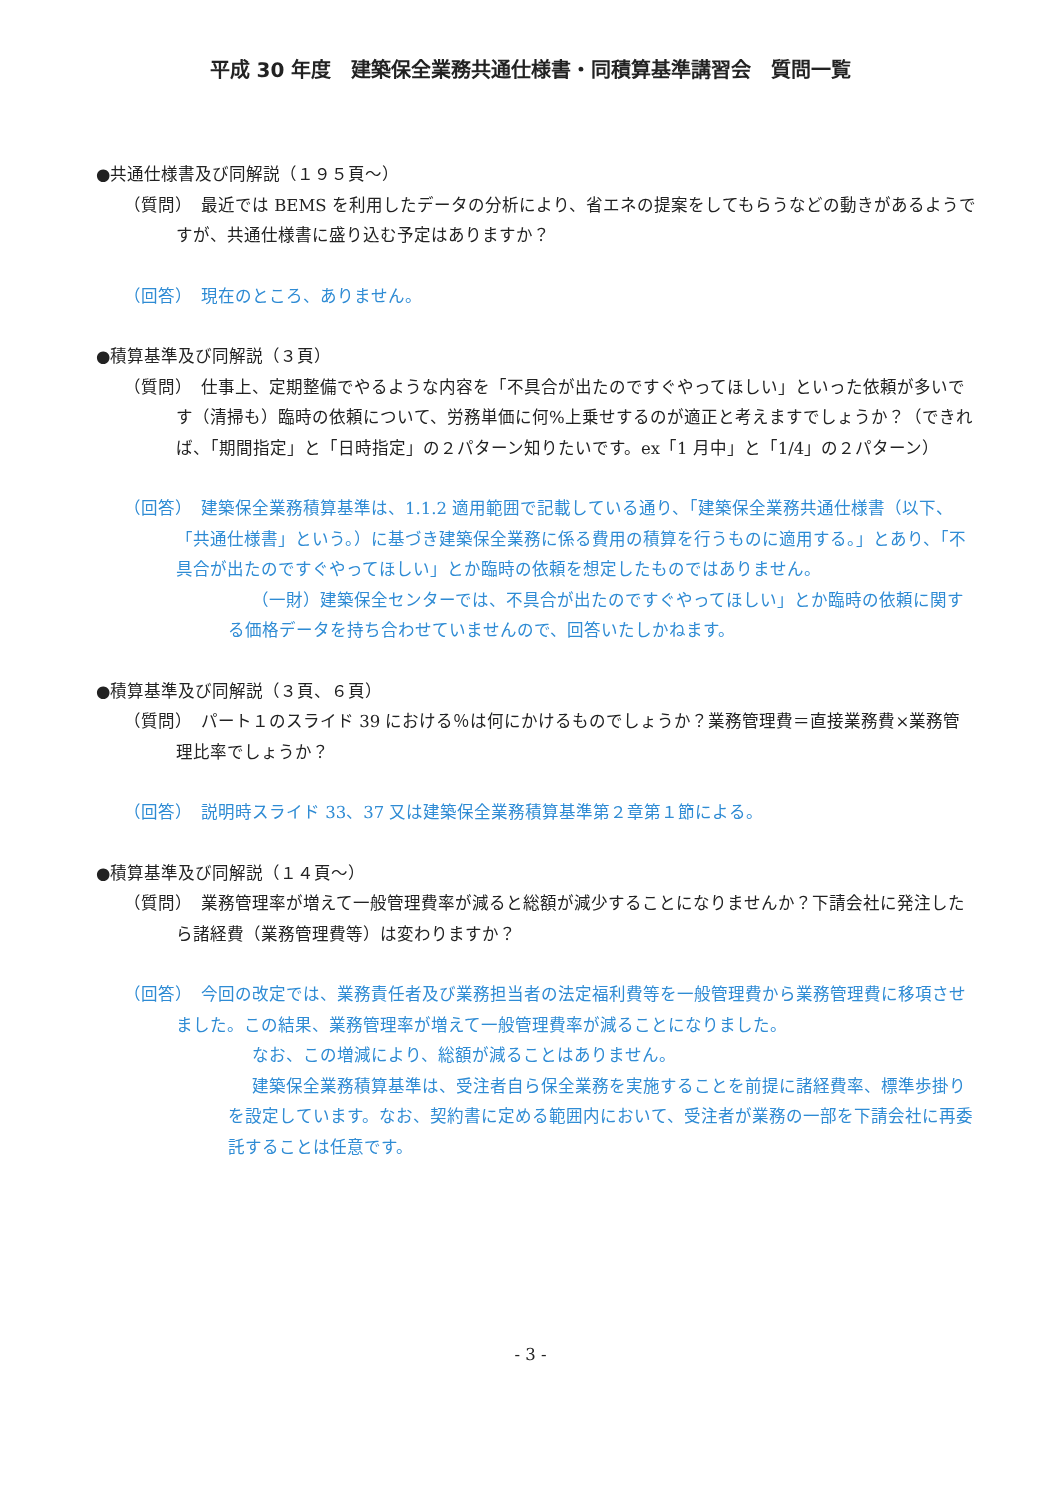平成 30 年度　建築保全業務共通仕様書・同積算基準講習会　質問一覧
●共通仕様書及び同解説（１９５頁～）
（質問）　最近では BEMS を利用したデータの分析により、省エネの提案をしてもらうなどの動きがあるようですが、共通仕様書に盛り込む予定はありますか？
（回答）　現在のところ、ありません。
●積算基準及び同解説（３頁）
（質問）　仕事上、定期整備でやるような内容を「不具合が出たのですぐやってほしい」といった依頼が多いです（清掃も）臨時の依頼について、労務単価に何%上乗せするのが適正と考えますでしょうか？（できれば、「期間指定」と「日時指定」の２パターン知りたいです。ex「1 月中」と「1/4」の２パターン）
（回答）　建築保全業務積算基準は、1.1.2 適用範囲で記載している通り、「建築保全業務共通仕様書（以下、「共通仕様書」という。）に基づき建築保全業務に係る費用の積算を行うものに適用する。」とあり、「不具合が出たのですぐやってほしい」とか臨時の依頼を想定したものではありません。
（一財）建築保全センターでは、不具合が出たのですぐやってほしい」とか臨時の依頼に関する価格データを持ち合わせていませんので、回答いたしかねます。
●積算基準及び同解説（３頁、６頁）
（質問）　パート１のスライド 39 における％は何にかけるものでしょうか？業務管理費＝直接業務費×業務管理比率でしょうか？
（回答）　説明時スライド 33、37 又は建築保全業務積算基準第２章第１節による。
●積算基準及び同解説（１４頁～）
（質問）　業務管理率が増えて一般管理費率が減ると総額が減少することになりませんか？下請会社に発注したら諸経費（業務管理費等）は変わりますか？
（回答）　今回の改定では、業務責任者及び業務担当者の法定福利費等を一般管理費から業務管理費に移項させました。この結果、業務管理率が増えて一般管理費率が減ることになりました。
なお、この増減により、総額が減ることはありません。
建築保全業務積算基準は、受注者自ら保全業務を実施することを前提に諸経費率、標準歩掛りを設定しています。なお、契約書に定める範囲内において、受注者が業務の一部を下請会社に再委託することは任意です。
- 3 -